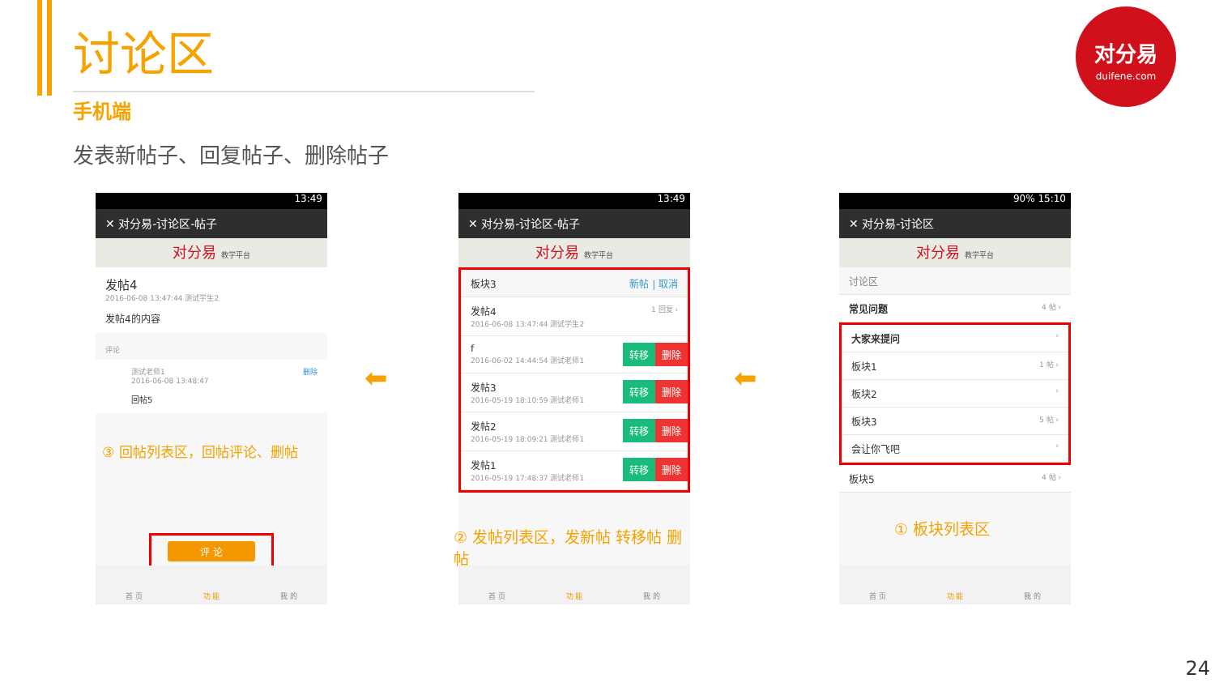讨论区
手机端
发表新帖子、回复帖子、删除帖子
对分易
duifene.com
13:49
✕ 对分易-讨论区-帖子
对分易 教学平台
发帖4
2016-06-08 13:47:44 测试学生2
发帖4的内容
评论
测试老师1
2016-06-08 13:48:47 删除
回帖5
③ 回帖列表区，回帖评论、删帖
评 论
首 页 功 能 我 的
⬅
13:49
✕ 对分易-讨论区-帖子
对分易 教学平台
板块3 新帖 | 取消
发帖4
2016-06-08 13:47:44 测试学生2 1 回复 ›
f
2016-06-02 14:44:54 测试老师1 转移 删除
发帖3
2016-05-19 18:10:59 测试老师1 转移 删除
发帖2
2016-05-19 18:09:21 测试老师1 转移 删除
发帖1
2016-05-19 17:48:37 测试老师1 转移 删除
② 发帖列表区，发新帖 转移帖 删帖
首 页 功 能 我 的
⬅
90% 15:10
✕ 对分易-讨论区
对分易 教学平台
讨论区
常见问题 4 帖 ›
大家来提问 ›
板块1 1 帖 ›
板块2 ›
板块3 5 帖 ›
会让你飞吧 ›
板块5 4 帖 ›
① 板块列表区
首 页 功 能 我 的
24